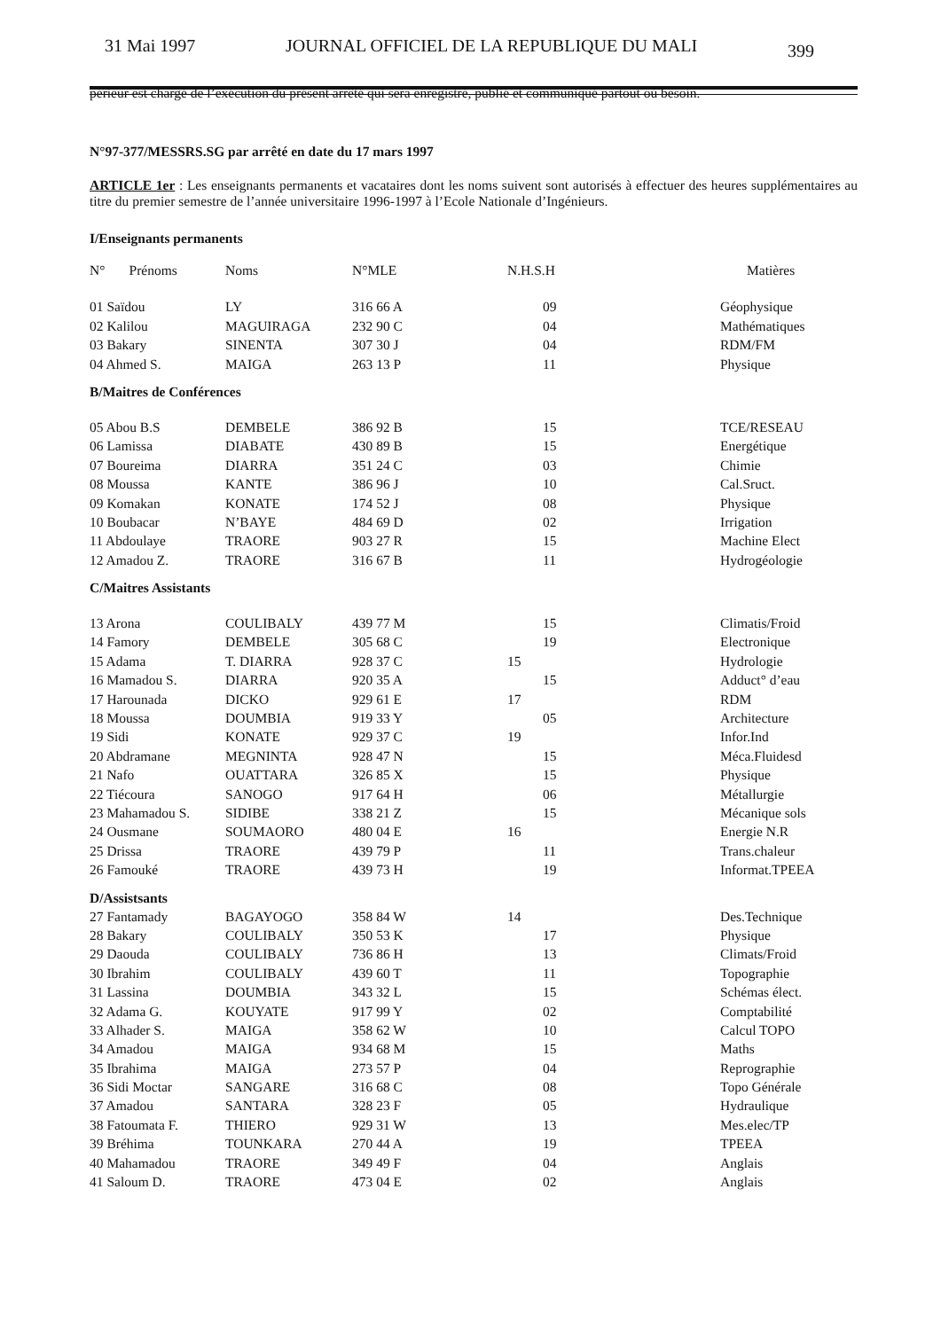31 Mai 1997 JOURNAL OFFICIEL DE LA REPUBLIQUE DU MALI 399
périeur est chargé de l’exécution du présent arrêté qui sera enregistré, publié et communiqué partout où besoin.
N°97-377/MESSRS.SG par arrêté en date du 17 mars 1997
ARTICLE 1er : Les enseignants permanents et vacataires dont les noms suivent sont autorisés à effectuer des heures supplémentaires au titre du premier semestre de l’année universitaire 1996-1997 à l’Ecole Nationale d’Ingénieurs.
I/Enseignants permanents
| N° Prénoms | Noms | N°MLE | N.H.S.H | Matières |
| 01 Saïdou | LY | 316 66 A | 09 | Géophysique |
| 02 Kalilou | MAGUIRAGA | 232 90 C | 04 | Mathématiques |
| 03 Bakary | SINENTA | 307 30 J | 04 | RDM/FM |
| 04 Ahmed S. | MAIGA | 263 13 P | 11 | Physique |
| B/Maitres de Conférences | | | | |
| 05 Abou B.S | DEMBELE | 386 92 B | 15 | TCE/RESEAU |
| 06 Lamissa | DIABATE | 430 89 B | 15 | Energétique |
| 07 Boureima | DIARRA | 351 24 C | 03 | Chimie |
| 08 Moussa | KANTE | 386 96 J | 10 | Cal.Sruct. |
| 09 Komakan | KONATE | 174 52 J | 08 | Physique |
| 10 Boubacar | N’BAYE | 484 69 D | 02 | Irrigation |
| 11 Abdoulaye | TRAORE | 903 27 R | 15 | Machine Elect |
| 12 Amadou Z. | TRAORE | 316 67 B | 11 | Hydrogéologie |
| C/Maitres Assistants | | | | |
| 13 Arona | COULIBALY | 439 77 M | 15 | Climatis/Froid |
| 14 Famory | DEMBELE | 305 68 C | 19 | Electronique |
| 15 Adama | T. DIARRA | 928 37 C | 15 | Hydrologie |
| 16 Mamadou S. | DIARRA | 920 35 A | 15 | Adduct° d’eau |
| 17 Harounada | DICKO | 929 61 E | 17 | RDM |
| 18 Moussa | DOUMBIA | 919 33 Y | 05 | Architecture |
| 19 Sidi | KONATE | 929 37 C | 19 | Infor.Ind |
| 20 Abdramane | MEGNINTA | 928 47 N | 15 | Méca.Fluidesd |
| 21 Nafo | OUATTARA | 326 85 X | 15 | Physique |
| 22 Tiécoura | SANOGO | 917 64 H | 06 | Métallurgie |
| 23 Mahamadou S. | SIDIBE | 338 21 Z | 15 | Mécanique sols |
| 24 Ousmane | SOUMAORO | 480 04 E | 16 | Energie N.R |
| 25 Drissa | TRAORE | 439 79 P | 11 | Trans.chaleur |
| 26 Famouké | TRAORE | 439 73 H | 19 | Informat.TPEEA |
| D/Assistsants | | | | |
| 27 Fantamady | BAGAYOGO | 358 84 W | 14 | Des.Technique |
| 28 Bakary | COULIBALY | 350 53 K | 17 | Physique |
| 29 Daouda | COULIBALY | 736 86 H | 13 | Climats/Froid |
| 30 Ibrahim | COULIBALY | 439 60 T | 11 | Topographie |
| 31 Lassina | DOUMBIA | 343 32 L | 15 | Schémas élect. |
| 32 Adama G. | KOUYATE | 917 99 Y | 02 | Comptabilité |
| 33 Alhader S. | MAIGA | 358 62 W | 10 | Calcul TOPO |
| 34 Amadou | MAIGA | 934 68 M | 15 | Maths |
| 35 Ibrahima | MAIGA | 273 57 P | 04 | Reprographie |
| 36 Sidi Moctar | SANGARE | 316 68 C | 08 | Topo Générale |
| 37 Amadou | SANTARA | 328 23 F | 05 | Hydraulique |
| 38 Fatoumata F. | THIERO | 929 31 W | 13 | Mes.elec/TP |
| 39 Bréhima | TOUNKARA | 270 44 A | 19 | TPEEA |
| 40 Mahamadou | TRAORE | 349 49 F | 04 | Anglais |
| 41 Saloum D. | TRAORE | 473 04 E | 02 | Anglais |